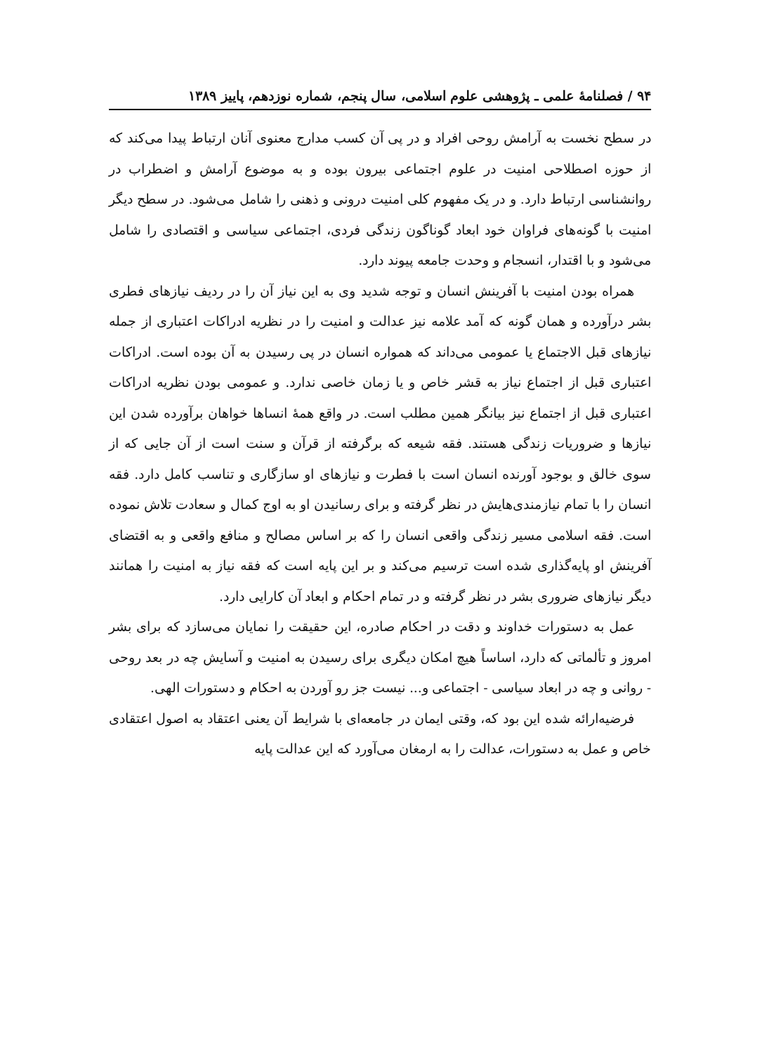۹۴ / فصلنامهٔ علمی ـ پژوهشی علوم اسلامی، سال پنجم، شماره نوزدهم، پاییز ۱۳۸۹
در سطح نخست به آرامش روحی افراد و در پی آن کسب مدارج معنوی آنان ارتباط پیدا می‌کند که از حوزه اصطلاحی امنیت در علوم اجتماعی بیرون بوده و به موضوع آرامش و اضطراب در روانشناسی ارتباط دارد. و در یک مفهوم کلی امنیت درونی و ذهنی را شامل می‌شود. در سطح دیگر امنیت با گونه‌های فراوان خود ابعاد گوناگون زندگی فردی، اجتماعی سیاسی و اقتصادی را شامل می‌شود و با اقتدار، انسجام و وحدت جامعه پیوند دارد.
همراه بودن امنیت با آفرینش انسان و توجه شدید وی به این نیاز آن را در ردیف نیازهای فطری بشر درآورده و همان گونه که آمد علامه نیز عدالت و امنیت را در نظریه ادراکات اعتباری از جمله نیازهای قبل الاجتماع یا عمومی می‌داند که همواره انسان در پی رسیدن به آن بوده است. ادراکات اعتباری قبل از اجتماع نیاز به قشر خاص و یا زمان خاصی ندارد. و عمومی بودن نظریه ادراکات اعتباری قبل از اجتماع نیز بیانگر همین مطلب است. در واقع همهٔ انساها خواهان برآورده شدن این نیازها و ضروریات زندگی هستند. فقه شیعه که برگرفته از قرآن و سنت است از آن جایی که از سوی خالق و بوجود آورنده انسان است با فطرت و نیازهای او سازگاری و تناسب کامل دارد. فقه انسان را با تمام نیازمندی‌هایش در نظر گرفته و برای رسانیدن او به اوج کمال و سعادت تلاش نموده است. فقه اسلامی مسیر زندگی واقعی انسان را که بر اساس مصالح و منافع واقعی و به اقتضای آفرینش او پایه‌گذاری شده است ترسیم می‌کند و بر این پایه است که فقه نیاز به امنیت را همانند دیگر نیازهای ضروری بشر در نظر گرفته و در تمام احکام و ابعاد آن کارایی دارد.
عمل به دستورات خداوند و دقت در احکام صادره، این حقیقت را نمایان می‌سازد که برای بشر امروز و تألماتی که دارد، اساساً هیچ امکان دیگری برای رسیدن به امنیت و آسایش چه در بعد روحی - روانی و چه در ابعاد سیاسی - اجتماعی و... نیست جز رو آوردن به احکام و دستورات الهی.
فرضیه‌ارائه شده این بود که، وقتی ایمان در جامعه‌ای با شرایط آن یعنی اعتقاد به اصول اعتقادی خاص و عمل به دستورات، عدالت را به ارمغان می‌آورد که این عدالت پایه